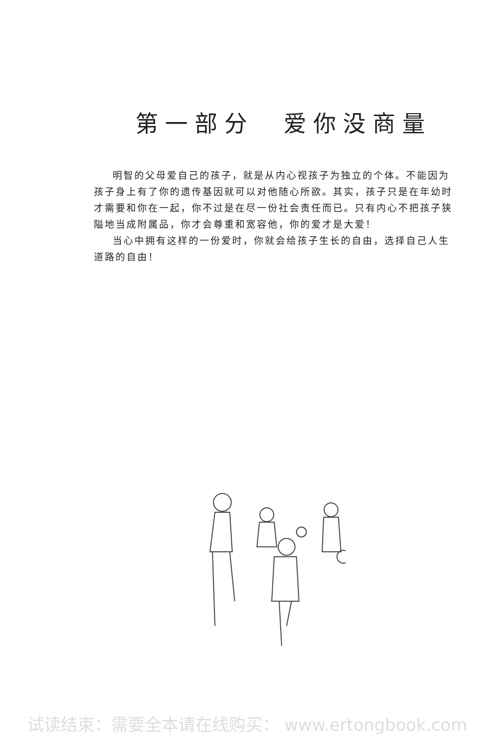第一部分　爱你没商量
明智的父母爱自己的孩子，就是从内心视孩子为独立的个体。不能因为孩子身上有了你的遗传基因就可以对他随心所欲。其实，孩子只是在年幼时才需要和你在一起，你不过是在尽一份社会责任而已。只有内心不把孩子狭隘地当成附属品，你才会尊重和宽容他，你的爱才是大爱！
当心中拥有这样的一份爱时，你就会给孩子生长的自由，选择自己人生道路的自由！
试读结束：需要全本请在线购买： www.ertongbook.com